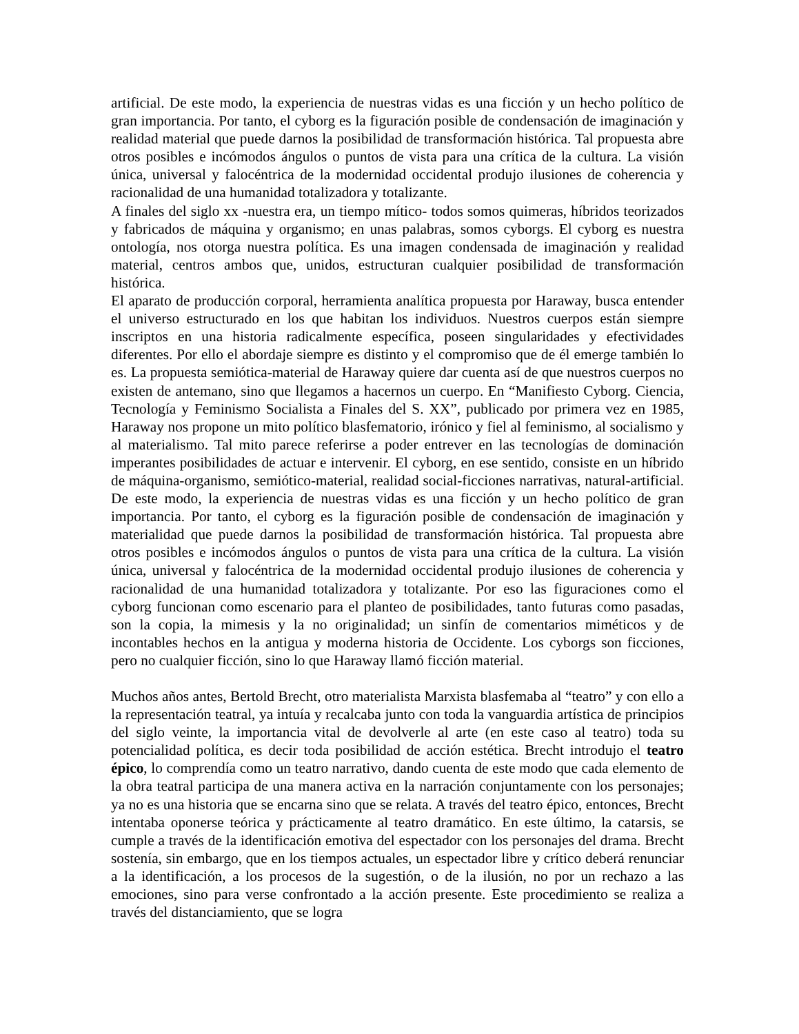artificial. De este modo, la experiencia de nuestras vidas es una ficción y un hecho político de gran importancia. Por tanto, el cyborg es la figuración posible de condensación de imaginación y realidad material que puede darnos la posibilidad de transformación histórica. Tal propuesta abre otros posibles e incómodos ángulos o puntos de vista para una crítica de la cultura. La visión única, universal y falocéntrica de la modernidad occidental produjo ilusiones de coherencia y racionalidad de una humanidad totalizadora y totalizante.
A finales del siglo xx -nuestra era, un tiempo mítico- todos somos quimeras, híbridos teorizados y fabricados de máquina y organismo; en unas palabras, somos cyborgs. El cyborg es nuestra ontología, nos otorga nuestra política. Es una imagen condensada de imaginación y realidad material, centros ambos que, unidos, estructuran cualquier posibilidad de transformación histórica.
El aparato de producción corporal, herramienta analítica propuesta por Haraway, busca entender el universo estructurado en los que habitan los individuos. Nuestros cuerpos están siempre inscriptos en una historia radicalmente específica, poseen singularidades y efectividades diferentes. Por ello el abordaje siempre es distinto y el compromiso que de él emerge también lo es. La propuesta semiótica-material de Haraway quiere dar cuenta así de que nuestros cuerpos no existen de antemano, sino que llegamos a hacernos un cuerpo. En “Manifiesto Cyborg. Ciencia, Tecnología y Feminismo Socialista a Finales del S. XX”, publicado por primera vez en 1985, Haraway nos propone un mito político blasfematorio, irónico y fiel al feminismo, al socialismo y al materialismo. Tal mito parece referirse a poder entrever en las tecnologías de dominación imperantes posibilidades de actuar e intervenir. El cyborg, en ese sentido, consiste en un híbrido de máquina-organismo, semiótico-material, realidad social-ficciones narrativas, natural-artificial. De este modo, la experiencia de nuestras vidas es una ficción y un hecho político de gran importancia. Por tanto, el cyborg es la figuración posible de condensación de imaginación y materialidad que puede darnos la posibilidad de transformación histórica. Tal propuesta abre otros posibles e incómodos ángulos o puntos de vista para una crítica de la cultura. La visión única, universal y falocéntrica de la modernidad occidental produjo ilusiones de coherencia y racionalidad de una humanidad totalizadora y totalizante. Por eso las figuraciones como el cyborg funcionan como escenario para el planteo de posibilidades, tanto futuras como pasadas, son la copia, la mimesis y la no originalidad; un sinfín de comentarios miméticos y de incontables hechos en la antigua y moderna historia de Occidente. Los cyborgs son ficciones, pero no cualquier ficción, sino lo que Haraway llamó ficción material.
Muchos años antes, Bertold Brecht, otro materialista Marxista blasfemaba al “teatro” y con ello a la representación teatral, ya intuía y recalcaba junto con toda la vanguardia artística de principios del siglo veinte, la importancia vital de devolverle al arte (en este caso al teatro) toda su potencialidad política, es decir toda posibilidad de acción estética. Brecht introdujo el teatro épico, lo comprendía como un teatro narrativo, dando cuenta de este modo que cada elemento de la obra teatral participa de una manera activa en la narración conjuntamente con los personajes; ya no es una historia que se encarna sino que se relata. A través del teatro épico, entonces, Brecht intentaba oponerse teórica y prácticamente al teatro dramático. En este último, la catarsis, se cumple a través de la identificación emotiva del espectador con los personajes del drama. Brecht sostenía, sin embargo, que en los tiempos actuales, un espectador libre y crítico deberá renunciar a la identificación, a los procesos de la sugestión, o de la ilusión, no por un rechazo a las emociones, sino para verse confrontado a la acción presente. Este procedimiento se realiza a través del distanciamiento, que se logra